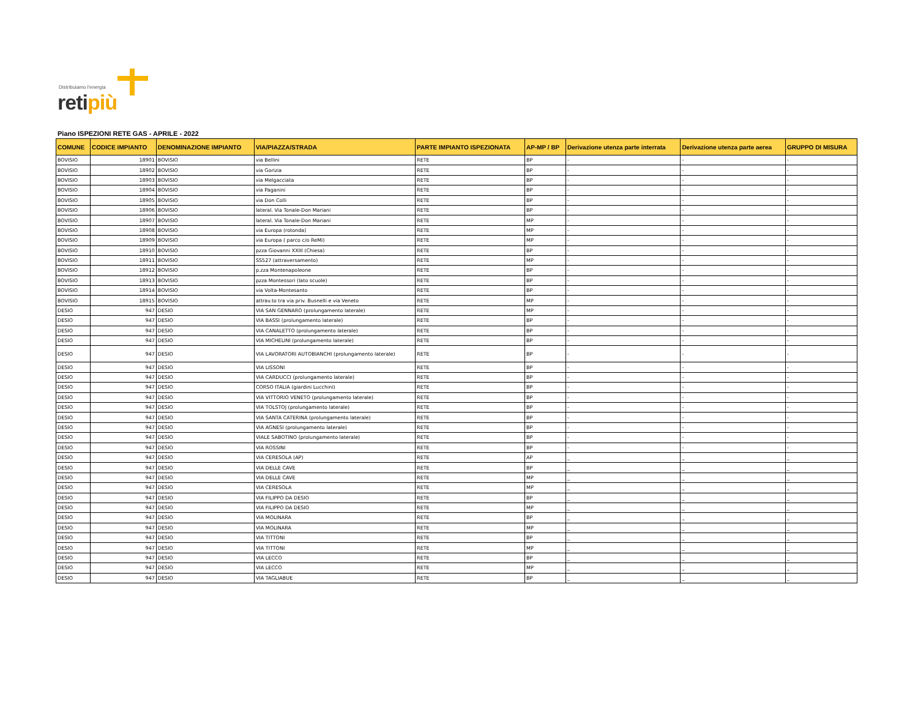Distribuiamo l'energia
retipiù
Piano ISPEZIONI RETE GAS - APRILE - 2022
| COMUNE | CODICE IMPIANTO | DENOMINAZIONE IMPIANTO | VIA/PIAZZA/STRADA | PARTE IMPIANTO ISPEZIONATA | AP-MP / BP | Derivazione utenza parte interrata | Derivazione utenza parte aerea | GRUPPO DI MISURA |
| --- | --- | --- | --- | --- | --- | --- | --- | --- |
| BOVISIO | 18901 | BOVISIO | via Bellini | RETE | BP | - | - | - |
| BOVISIO | 18902 | BOVISIO | via Gorizia | RETE | BP | - | - | - |
| BOVISIO | 18903 | BOVISIO | via Melgacciata | RETE | BP | - | - | - |
| BOVISIO | 18904 | BOVISIO | via Paganini | RETE | BP | - | - | - |
| BOVISIO | 18905 | BOVISIO | via Don Colli | RETE | BP | - | - | - |
| BOVISIO | 18906 | BOVISIO | lateral. Via Tonale-Don Mariani | RETE | BP | - | - | - |
| BOVISIO | 18907 | BOVISIO | lateral. Via Tonale-Don Mariani | RETE | MP | - | - | - |
| BOVISIO | 18908 | BOVISIO | via Europa (rotonda) | RETE | MP | - | - | - |
| BOVISIO | 18909 | BOVISIO | via Europa ( parco c/o ReMi) | RETE | MP | - | - | - |
| BOVISIO | 18910 | BOVISIO | pzza Giovanni XXIII (Chiesa) | RETE | BP | - | - | - |
| BOVISIO | 18911 | BOVISIO | SS527 (attraversamento) | RETE | MP | - | - | - |
| BOVISIO | 18912 | BOVISIO | p.zza Montenapoleone | RETE | BP | - | - | - |
| BOVISIO | 18913 | BOVISIO | pzza Montessori (lato scuole) | RETE | BP | - | - | - |
| BOVISIO | 18914 | BOVISIO | via Volta-Montesanto | RETE | BP | - | - | - |
| BOVISIO | 18915 | BOVISIO | attrav.to tra via priv. Busnelli e via Veneto | RETE | MP | - | - | - |
| DESIO | 947 | DESIO | VIA SAN GENNARO (prolungamento laterale) | RETE | MP | - | - | - |
| DESIO | 947 | DESIO | VIA BASSI (prolungamento laterale) | RETE | BP | - | - | - |
| DESIO | 947 | DESIO | VIA CANALETTO (prolungamento laterale) | RETE | BP | - | - | - |
| DESIO | 947 | DESIO | VIA MICHELINI (prolungamento laterale) | RETE | BP | - | - | - |
| DESIO | 947 | DESIO | VIA LAVORATORI AUTOBIANCHI (prolungamento laterale) | RETE | BP | - | - | - |
| DESIO | 947 | DESIO | VIA LISSONI | RETE | BP | - | - | - |
| DESIO | 947 | DESIO | VIA CARDUCCI (prolungamento laterale) | RETE | BP | - | - | - |
| DESIO | 947 | DESIO | CORSO ITALIA (giardini Lucchini) | RETE | BP | - | - | - |
| DESIO | 947 | DESIO | VIA VITTORIO VENETO (prolungamento laterale) | RETE | BP | - | - | - |
| DESIO | 947 | DESIO | VIA TOLSTOJ (prolungamento laterale) | RETE | BP | - | - | - |
| DESIO | 947 | DESIO | VIA SANTA CATERINA (prolungamento laterale) | RETE | BP | - | - | - |
| DESIO | 947 | DESIO | VIA AGNESI (prolungamento laterale) | RETE | BP | - | - | - |
| DESIO | 947 | DESIO | VIALE SABOTINO (prolungamento laterale) | RETE | BP | - | - | - |
| DESIO | 947 | DESIO | VIA ROSSINI | RETE | BP | - | - | - |
| DESIO | 947 | DESIO | VIA CERESOLA (AP) | RETE | AP | _ | _ | _ |
| DESIO | 947 | DESIO | VIA DELLE CAVE | RETE | BP | _ | _ | _ |
| DESIO | 947 | DESIO | VIA DELLE CAVE | RETE | MP | _ | _ | _ |
| DESIO | 947 | DESIO | VIA CERESOLA | RETE | MP | _ | _ | _ |
| DESIO | 947 | DESIO | VIA FILIPPO DA DESIO | RETE | BP | _ | _ | _ |
| DESIO | 947 | DESIO | VIA FILIPPO DA DESIO | RETE | MP | _ | _ | _ |
| DESIO | 947 | DESIO | VIA MOLINARA | RETE | BP | _ | _ | _ |
| DESIO | 947 | DESIO | VIA MOLINARA | RETE | MP | _ | _ | _ |
| DESIO | 947 | DESIO | VIA TITTONI | RETE | BP | _ | _ | _ |
| DESIO | 947 | DESIO | VIA TITTONI | RETE | MP | _ | _ | _ |
| DESIO | 947 | DESIO | VIA LECCO | RETE | BP | _ | _ | _ |
| DESIO | 947 | DESIO | VIA LECCO | RETE | MP | _ | _ | _ |
| DESIO | 947 | DESIO | VIA TAGLIABUE | RETE | BP | _ | _ | _ |